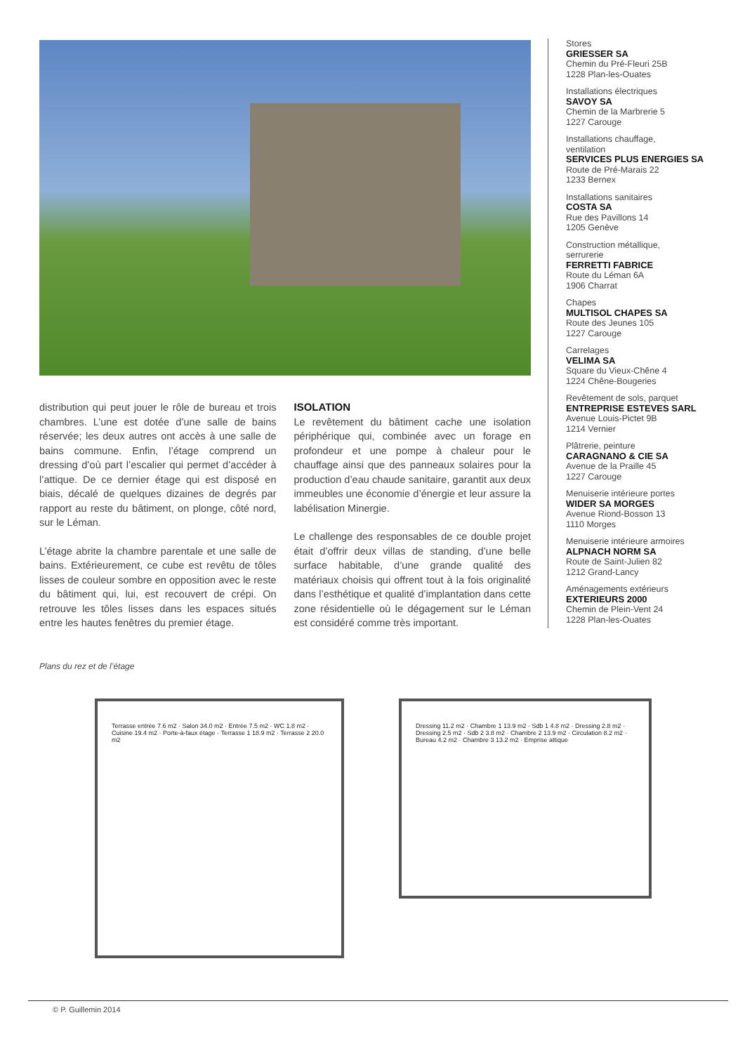distribution qui peut jouer le rôle de bureau et trois chambres. L’une est dotée d’une salle de bains réservée; les deux autres ont accès à une salle de bains commune. Enfin, l’étage comprend un dressing d’où part l’escalier qui permet d’accéder à l’attique. De ce dernier étage qui est disposé en biais, décalé de quelques dizaines de degrés par rapport au reste du bâtiment, on plonge, côté nord, sur le Léman.
L’étage abrite la chambre parentale et une salle de bains. Extérieurement, ce cube est revêtu de tôles lisses de couleur sombre en opposition avec le reste du bâtiment qui, lui, est recouvert de crépi. On retrouve les tôles lisses dans les espaces situés entre les hautes fenêtres du premier étage.
ISOLATION
Le revêtement du bâtiment cache une isolation périphérique qui, combinée avec un forage en profondeur et une pompe à chaleur pour le chauffage ainsi que des panneaux solaires pour la production d’eau chaude sanitaire, garantit aux deux immeubles une économie d’énergie et leur assure la labélisation Minergie.
Le challenge des responsables de ce double projet était d’offrir deux villas de standing, d’une belle surface habitable, d’une grande qualité des matériaux choisis qui offrent tout à la fois originalité dans l’esthétique et qualité d’implantation dans cette zone résidentielle où le dégagement sur le Léman est considéré comme très important.
Stores
GRIESSER SA
Chemin du Pré-Fleuri 25B
1228 Plan-les-Ouates
Installations électriques
SAVOY SA
Chemin de la Marbrerie 5
1227 Carouge
Installations chauffage,
ventilation
SERVICES PLUS ENERGIES SA
Route de Pré-Marais 22
1233 Bernex
Installations sanitaires
COSTA SA
Rue des Pavillons 14
1205 Genève
Construction métallique,
serrurerie
FERRETTI FABRICE
Route du Léman 6A
1906 Charrat
Chapes
MULTISOL CHAPES SA
Route des Jeunes 105
1227 Carouge
Carrelages
VELIMA SA
Square du Vieux-Chêne 4
1224 Chêne-Bougeries
Revêtement de sols, parquet
ENTREPRISE ESTEVES SARL
Avenue Louis-Pictet 9B
1214 Vernier
Plâtrerie, peinture
CARAGNANO & CIE SA
Avenue de la Praille 45
1227 Carouge
Menuiserie intérieure portes
WIDER SA MORGES
Avenue Riond-Bosson 13
1110 Morges
Menuiserie intérieure armoires
ALPNACH NORM SA
Route de Saint-Julien 82
1212 Grand-Lancy
Aménagements extérieurs
EXTERIEURS 2000
Chemin de Plein-Vent 24
1228 Plan-les-Ouates
Plans du rez et de l’étage
Terrasse entrée 7.6 m2 · Salon 34.0 m2 · Entrée 7.5 m2 · WC 1.8 m2 · Cuisine 19.4 m2 · Porte-à-faux étage · Terrasse 1 18.9 m2 · Terrasse 2 20.0 m2
Dressing 11.2 m2 · Chambre 1 13.9 m2 · Sdb 1 4.8 m2 · Dressing 2.8 m2 · Dressing 2.5 m2 · Sdb 2 3.8 m2 · Chambre 2 13.9 m2 · Circulation 8.2 m2 · Bureau 4.2 m2 · Chambre 3 13.2 m2 · Emprise attique
© P. Guillemin 2014